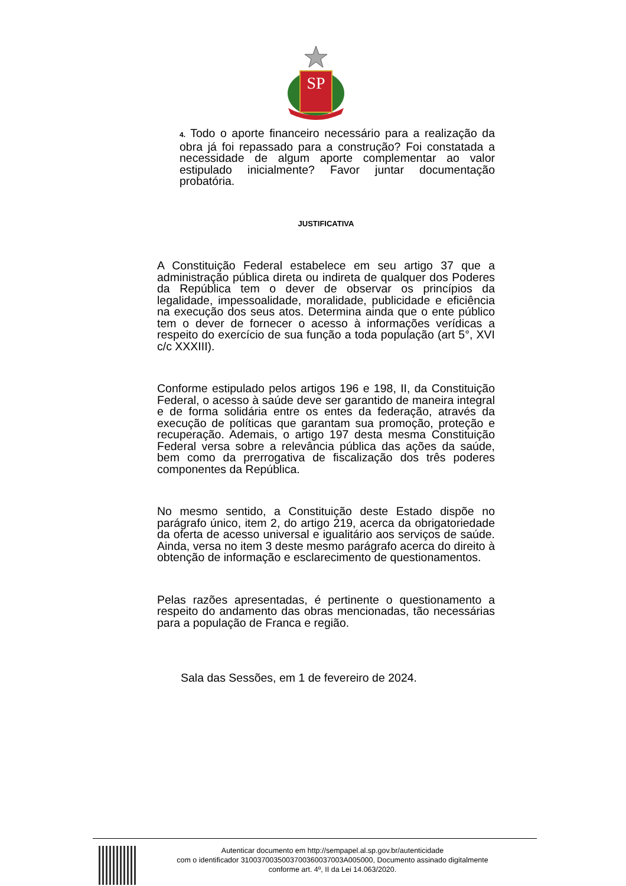SP
4. Todo o aporte financeiro necessário para a realização da obra já foi repassado para a construção? Foi constatada a necessidade de algum aporte complementar ao valor estipulado inicialmente? Favor juntar documentação probatória.
JUSTIFICATIVA
A Constituição Federal estabelece em seu artigo 37 que a administração pública direta ou indireta de qualquer dos Poderes da República tem o dever de observar os princípios da legalidade, impessoalidade, moralidade, publicidade e eficiência na execução dos seus atos. Determina ainda que o ente público tem o dever de fornecer o acesso à informações verídicas a respeito do exercício de sua função a toda população (art 5°, XVI c/c XXXIII).
Conforme estipulado pelos artigos 196 e 198, II, da Constituição Federal, o acesso à saúde deve ser garantido de maneira integral e de forma solidária entre os entes da federação, através da execução de políticas que garantam sua promoção, proteção e recuperação. Ademais, o artigo 197 desta mesma Constituição Federal versa sobre a relevância pública das ações da saúde, bem como da prerrogativa de fiscalização dos três poderes componentes da República.
No mesmo sentido, a Constituição deste Estado dispõe no parágrafo único, item 2, do artigo 219, acerca da obrigatoriedade da oferta de acesso universal e igualitário aos serviços de saúde. Ainda, versa no item 3 deste mesmo parágrafo acerca do direito à obtenção de informação e esclarecimento de questionamentos.
Pelas razões apresentadas, é pertinente o questionamento a respeito do andamento das obras mencionadas, tão necessárias para a população de Franca e região.
Sala das Sessões, em 1 de fevereiro de 2024.
Autenticar documento em http://sempapel.al.sp.gov.br/autenticidade
com o identificador 3100370035003700360037003A005000, Documento assinado digitalmente
conforme art. 4º, II da Lei 14.063/2020.